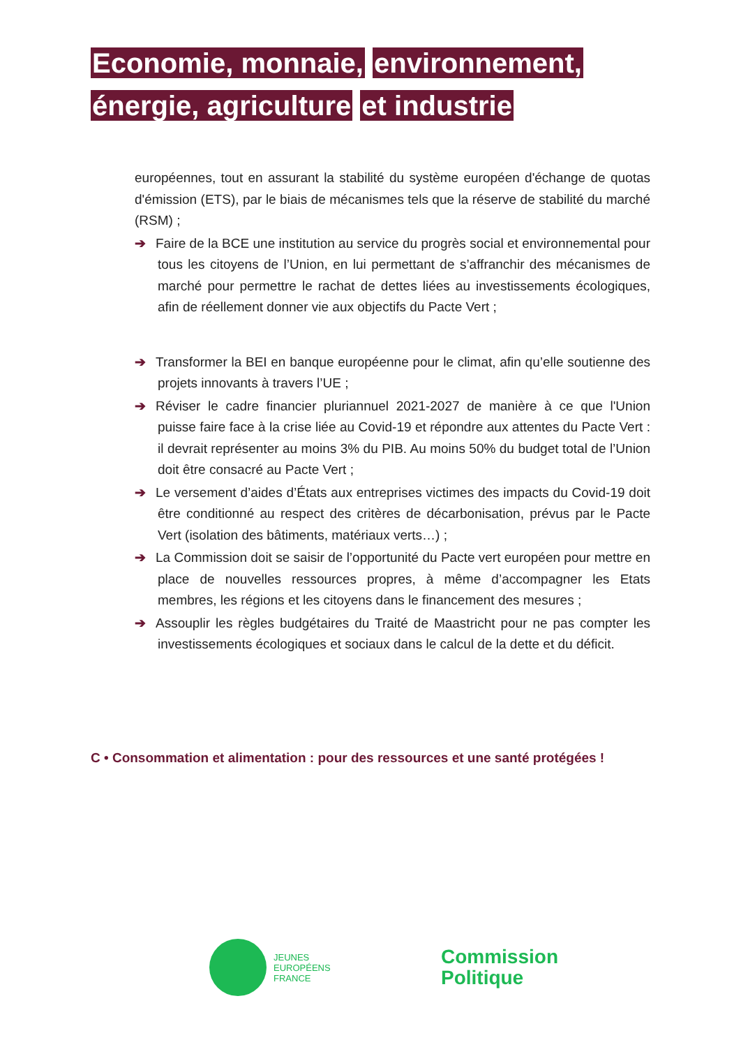Economie, monnaie, environnement, énergie, agriculture et industrie
européennes, tout en assurant la stabilité du système européen d'échange de quotas d'émission (ETS), par le biais de mécanismes tels que la réserve de stabilité du marché (RSM) ;
➔ Faire de la BCE une institution au service du progrès social et environnemental pour tous les citoyens de l’Union, en lui permettant de s’affranchir des mécanismes de marché pour permettre le rachat de dettes liées au investissements écologiques, afin de réellement donner vie aux objectifs du Pacte Vert ;
➔ Transformer la BEI en banque européenne pour le climat, afin qu’elle soutienne des projets innovants à travers l’UE ;
➔ Réviser le cadre financier pluriannuel 2021-2027 de manière à ce que l'Union puisse faire face à la crise liée au Covid-19 et répondre aux attentes du Pacte Vert : il devrait représenter au moins 3% du PIB. Au moins 50% du budget total de l’Union doit être consacré au Pacte Vert ;
➔ Le versement d’aides d’États aux entreprises victimes des impacts du Covid-19 doit être conditionné au respect des critères de décarbonisation, prévus par le Pacte Vert (isolation des bâtiments, matériaux verts…) ;
➔ La Commission doit se saisir de l’opportunité du Pacte vert européen pour mettre en place de nouvelles ressources propres, à même d’accompagner les Etats membres, les régions et les citoyens dans le financement des mesures ;
➔ Assouplir les règles budgétaires du Traité de Maastricht pour ne pas compter les investissements écologiques et sociaux dans le calcul de la dette et du déficit.
C • Consommation et alimentation : pour des ressources et une santé protégées !
JEUNES
EUROPÉENS
FRANCE
Commission
Politique